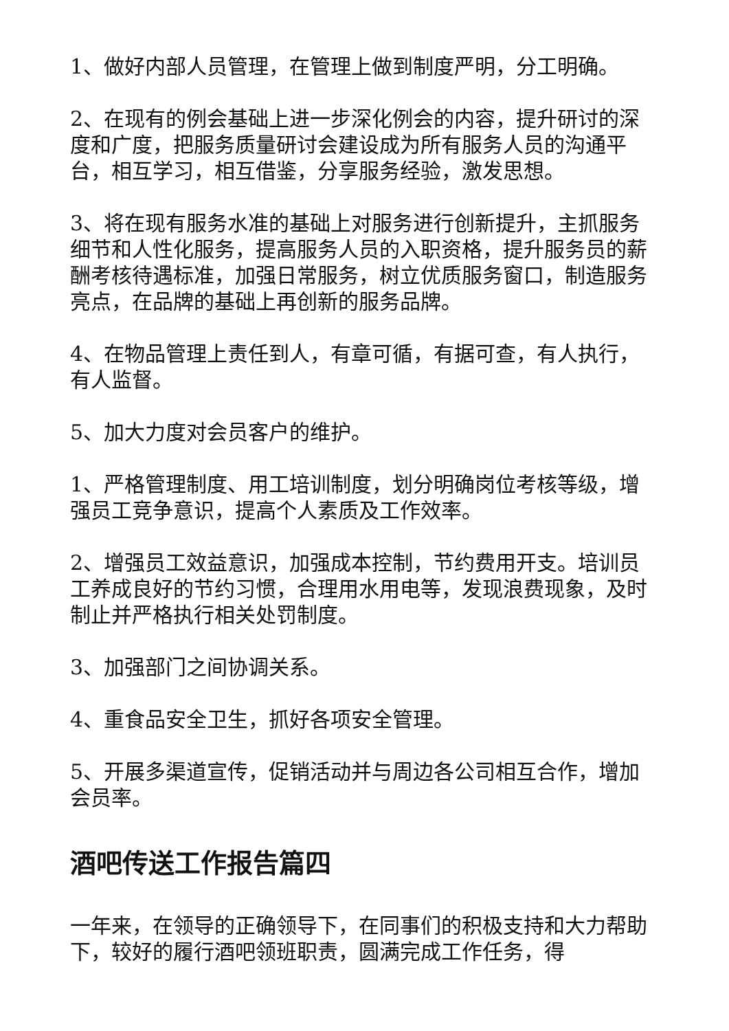1、做好内部人员管理，在管理上做到制度严明，分工明确。
2、在现有的例会基础上进一步深化例会的内容，提升研讨的深度和广度，把服务质量研讨会建设成为所有服务人员的沟通平台，相互学习，相互借鉴，分享服务经验，激发思想。
3、将在现有服务水准的基础上对服务进行创新提升，主抓服务细节和人性化服务，提高服务人员的入职资格，提升服务员的薪酬考核待遇标准，加强日常服务，树立优质服务窗口，制造服务亮点，在品牌的基础上再创新的服务品牌。
4、在物品管理上责任到人，有章可循，有据可查，有人执行，有人监督。
5、加大力度对会员客户的维护。
1、严格管理制度、用工培训制度，划分明确岗位考核等级，增强员工竞争意识，提高个人素质及工作效率。
2、增强员工效益意识，加强成本控制，节约费用开支。培训员工养成良好的节约习惯，合理用水用电等，发现浪费现象，及时制止并严格执行相关处罚制度。
3、加强部门之间协调关系。
4、重食品安全卫生，抓好各项安全管理。
5、开展多渠道宣传，促销活动并与周边各公司相互合作，增加会员率。
酒吧传送工作报告篇四
一年来，在领导的正确领导下，在同事们的积极支持和大力帮助下，较好的履行酒吧领班职责，圆满完成工作任务，得